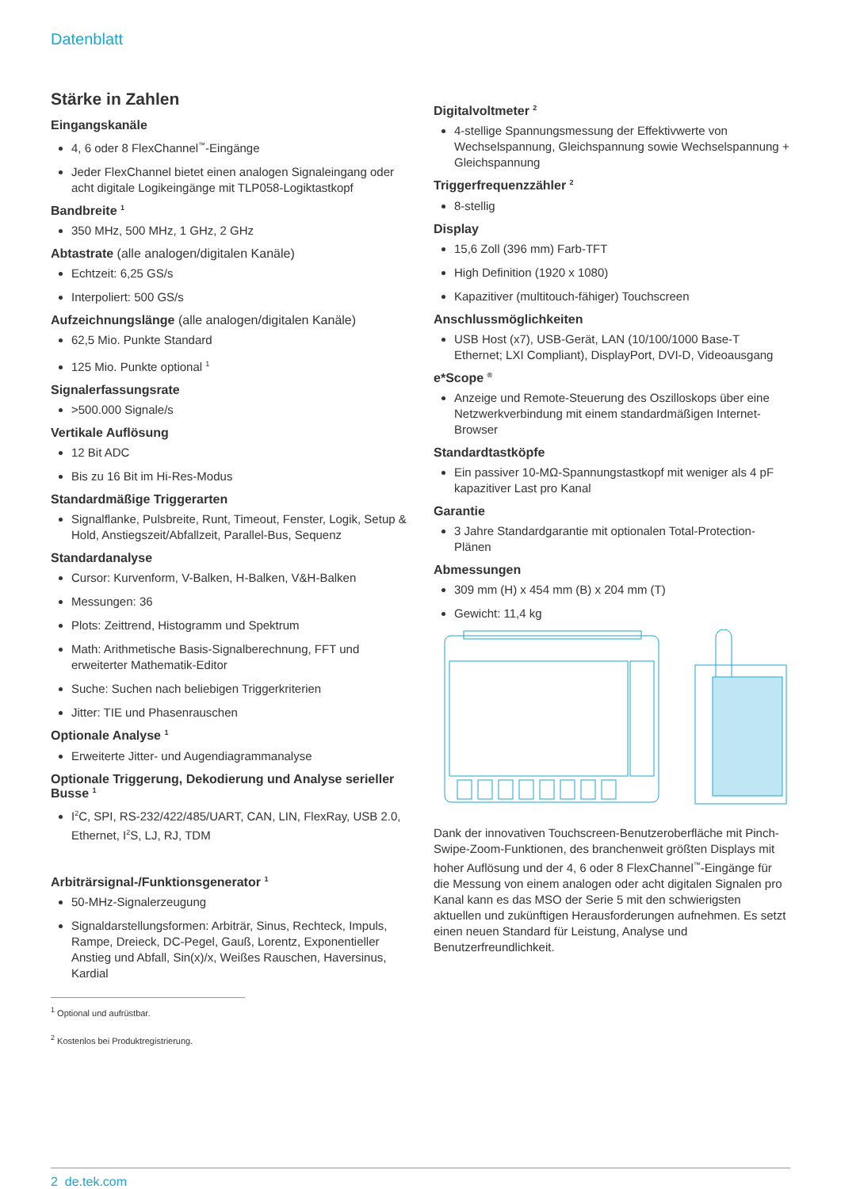Datenblatt
Stärke in Zahlen
Eingangskanäle
4, 6 oder 8 FlexChannel<sup>™</sup>-Eingänge
Jeder FlexChannel bietet einen analogen Signaleingang oder acht digitale Logikeingänge mit TLP058-Logiktastkopf
Bandbreite <sup>1</sup>
350 MHz, 500 MHz, 1 GHz, 2 GHz
Abtastrate (alle analogen/digitalen Kanäle)
Echtzeit: 6,25 GS/s
Interpoliert: 500 GS/s
Aufzeichnungslänge (alle analogen/digitalen Kanäle)
62,5 Mio. Punkte Standard
125 Mio. Punkte optional <sup>1</sup>
Signalerfassungsrate
>500.000 Signale/s
Vertikale Auflösung
12 Bit ADC
Bis zu 16 Bit im Hi-Res-Modus
Standardmäßige Triggerarten
Signalflanke, Pulsbreite, Runt, Timeout, Fenster, Logik, Setup & Hold, Anstiegszeit/Abfallzeit, Parallel-Bus, Sequenz
Standardanalyse
Cursor: Kurvenform, V-Balken, H-Balken, V&H-Balken
Messungen: 36
Plots: Zeittrend, Histogramm und Spektrum
Math: Arithmetische Basis-Signalberechnung, FFT und erweiterter Mathematik-Editor
Suche: Suchen nach beliebigen Triggerkriterien
Jitter: TIE und Phasenrauschen
Optionale Analyse <sup>1</sup>
Erweiterte Jitter- und Augendiagrammanalyse
Optionale Triggerung, Dekodierung und Analyse serieller Busse <sup>1</sup>
I<sup>2</sup>C, SPI, RS-232/422/485/UART, CAN, LIN, FlexRay, USB 2.0, Ethernet, I<sup>2</sup>S, LJ, RJ, TDM
Arbiträrsignal-/Funktionsgenerator <sup>1</sup>
50-MHz-Signalerzeugung
Signaldarstellungsformen: Arbiträr, Sinus, Rechteck, Impuls, Rampe, Dreieck, DC-Pegel, Gauß, Lorentz, Exponentieller Anstieg und Abfall, Sin(x)/x, Weißes Rauschen, Haversinus, Kardial
<sup>1</sup> Optional und aufrüstbar.
<sup>2</sup> Kostenlos bei Produktregistrierung.
Digitalvoltmeter <sup>2</sup>
4-stellige Spannungsmessung der Effektivwerte von Wechselspannung, Gleichspannung sowie Wechselspannung + Gleichspannung
Triggerfrequenzzähler <sup>2</sup>
8-stellig
Display
15,6 Zoll (396 mm) Farb-TFT
High Definition (1920 x 1080)
Kapazitiver (multitouch-fähiger) Touchscreen
Anschlussmöglichkeiten
USB Host (x7), USB-Gerät, LAN (10/100/1000 Base-T Ethernet; LXI Compliant), DisplayPort, DVI-D, Videoausgang
e*Scope <sup>®</sup>
Anzeige und Remote-Steuerung des Oszilloskops über eine Netzwerkverbindung mit einem standardmäßigen Internet-Browser
Standardtastköpfe
Ein passiver 10-MΩ-Spannungstastkopf mit weniger als 4 pF kapazitiver Last pro Kanal
Garantie
3 Jahre Standardgarantie mit optionalen Total-Protection-Plänen
Abmessungen
309 mm (H) x 454 mm (B) x 204 mm (T)
Gewicht: 11,4 kg
Dank der innovativen Touchscreen-Benutzeroberfläche mit Pinch-Swipe-Zoom-Funktionen, des branchenweit größten Displays mit hoher Auflösung und der 4, 6 oder 8 FlexChannel<sup>™</sup>-Eingänge für die Messung von einem analogen oder acht digitalen Signalen pro Kanal kann es das MSO der Serie 5 mit den schwierigsten aktuellen und zukünftigen Herausforderungen aufnehmen. Es setzt einen neuen Standard für Leistung, Analyse und Benutzerfreundlichkeit.
2 de.tek.com